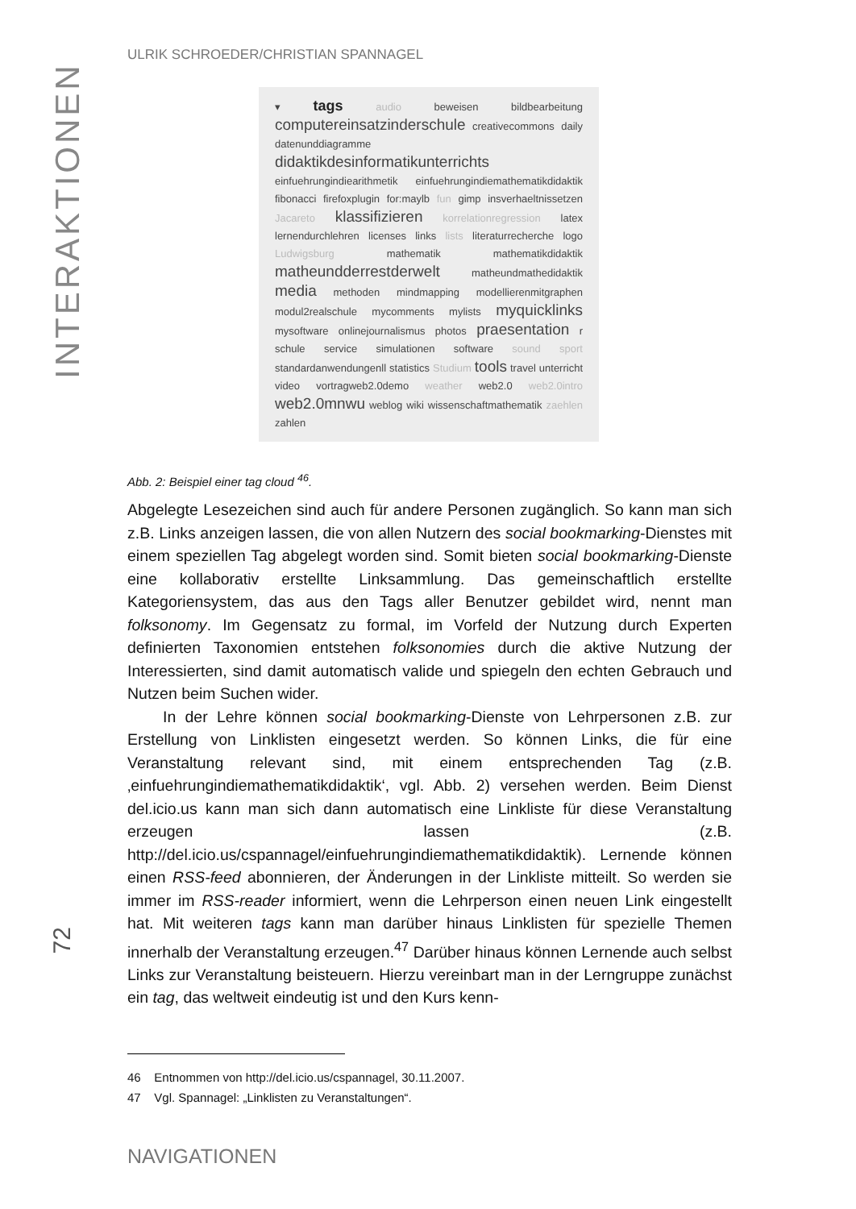INTERAKTIONEN
ULRIK SCHROEDER/CHRISTIAN SPANNAGEL
▾ tags audio beweisen bildbearbeitung computereinsatzinderschule creativecommons daily datenunddiagramme didaktikdesinformatikunterrichts einfuehrungindiearithmetik einfuehrungindiemathematikdidaktik fibonacci firefoxplugin for:maylb fun gimp insverhaeltnissetzen Jacareto klassifizieren korrelationregression latex lernendurchlehren licenses links lists literaturrecherche logo Ludwigsburg mathematik mathematikdidaktik matheundderrestderwelt matheundmathedidaktik media methoden mindmapping modellierenmitgraphen modul2realschule mycomments mylists myquicklinks mysoftware onlinejournalismus photos praesentation r schule service simulationen software sound sport standardanwendungenll statistics Studium tools travel unterricht video vortragweb2.0demo weather web2.0 web2.0intro web2.0mnwu weblog wiki wissenschaftmathematik zaehlen zahlen
Abb. 2: Beispiel einer tag cloud <sup>46</sup>.
Abgelegte Lesezeichen sind auch für andere Personen zugänglich. So kann man sich z.B. Links anzeigen lassen, die von allen Nutzern des social bookmarking-Dienstes mit einem speziellen Tag abgelegt worden sind. Somit bieten social bookmarking-Dienste eine kollaborativ erstellte Linksammlung. Das gemeinschaftlich erstellte Kategoriensystem, das aus den Tags aller Benutzer gebildet wird, nennt man folksonomy. Im Gegensatz zu formal, im Vorfeld der Nutzung durch Experten definierten Taxonomien entstehen folksonomies durch die aktive Nutzung der Interessierten, sind damit automatisch valide und spiegeln den echten Gebrauch und Nutzen beim Suchen wider.
In der Lehre können social bookmarking-Dienste von Lehrpersonen z.B. zur Erstellung von Linklisten eingesetzt werden. So können Links, die für eine Veranstaltung relevant sind, mit einem entsprechenden Tag (z.B. ‚einfuehrungindiemathematikdidaktik‘, vgl. Abb. 2) versehen werden. Beim Dienst del.icio.us kann man sich dann automatisch eine Linkliste für diese Veranstaltung erzeugen lassen (z.B. http://del.icio.us/cspannagel/einfuehrungindiemathematikdidaktik). Lernende können einen RSS-feed abonnieren, der Änderungen in der Linkliste mitteilt. So werden sie immer im RSS-reader informiert, wenn die Lehrperson einen neuen Link eingestellt hat. Mit weiteren tags kann man darüber hinaus Linklisten für spezielle Themen innerhalb der Veranstaltung erzeugen.<sup>47</sup> Darüber hinaus können Lernende auch selbst Links zur Veranstaltung beisteuern. Hierzu vereinbart man in der Lerngruppe zunächst ein tag, das weltweit eindeutig ist und den Kurs kenn-
46 Entnommen von http://del.icio.us/cspannagel, 30.11.2007.
47 Vgl. Spannagel: „Linklisten zu Veranstaltungen“.
NAVIGATIONEN
72